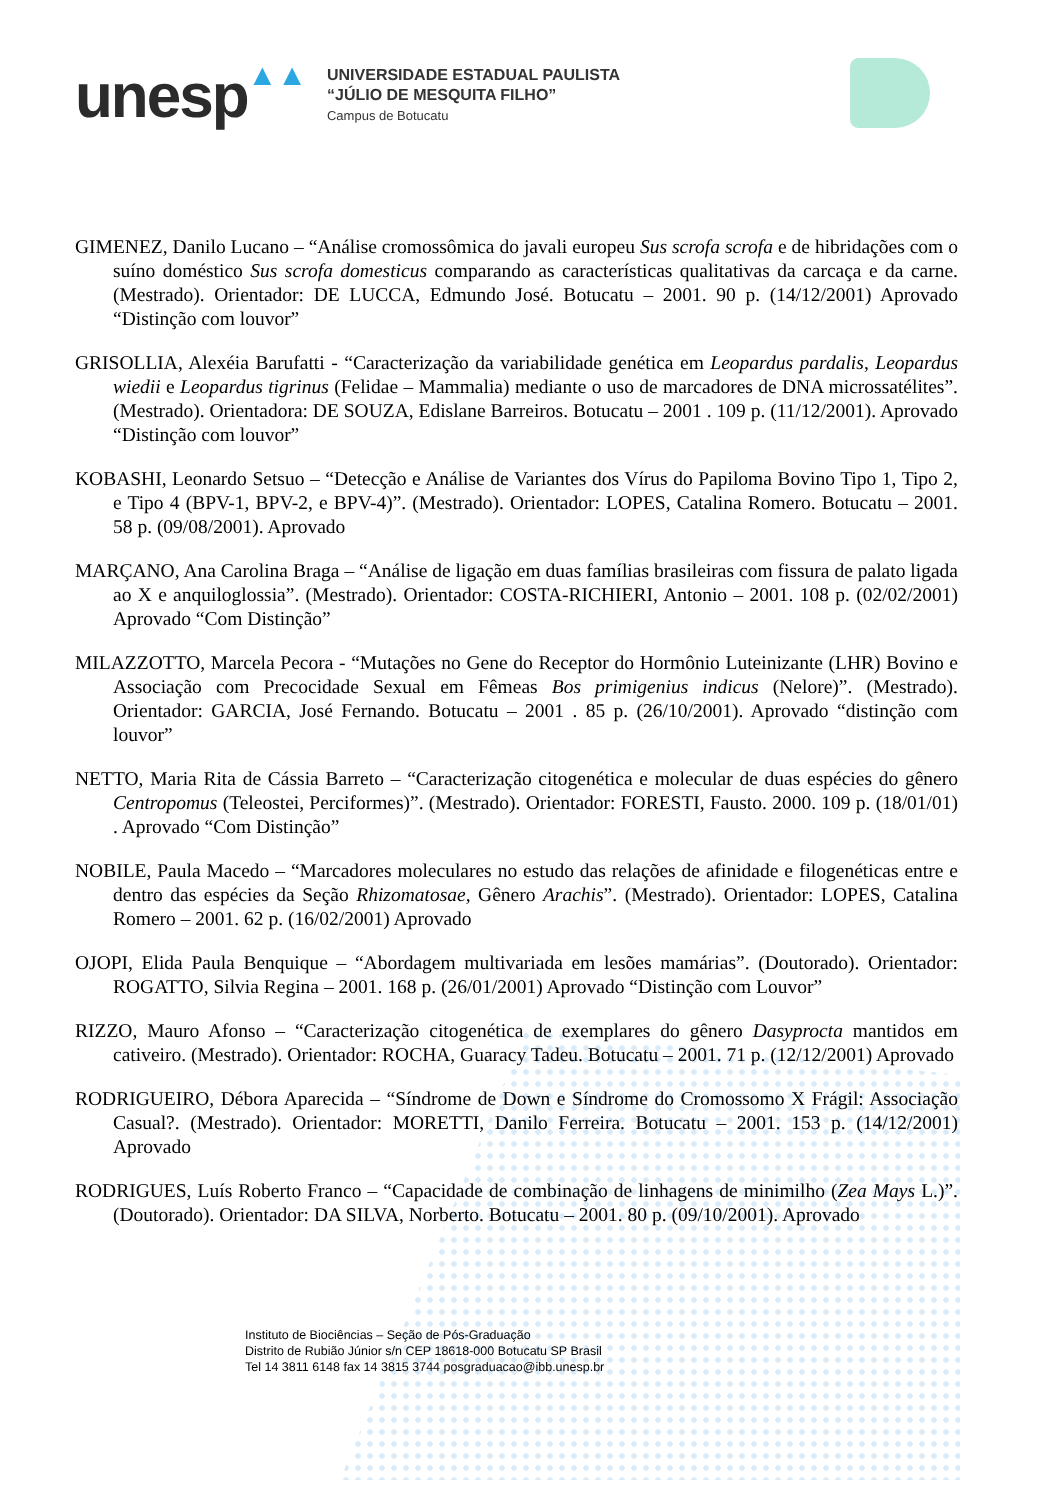unesp ▲▲
UNIVERSIDADE ESTADUAL PAULISTA
“JÚLIO DE MESQUITA FILHO”
Campus de Botucatu
GIMENEZ, Danilo Lucano – “Análise cromossômica do javali europeu Sus scrofa scrofa e de hibridações com o suíno doméstico Sus scrofa domesticus comparando as características qualitativas da carcaça e da carne. (Mestrado). Orientador: DE LUCCA, Edmundo José. Botucatu – 2001. 90 p. (14/12/2001) Aprovado “Distinção com louvor”
GRISOLLIA, Alexéia Barufatti - “Caracterização da variabilidade genética em Leopardus pardalis, Leopardus wiedii e Leopardus tigrinus (Felidae – Mammalia) mediante o uso de marcadores de DNA microssatélites”. (Mestrado). Orientadora: DE SOUZA, Edislane Barreiros. Botucatu – 2001 . 109 p. (11/12/2001). Aprovado “Distinção com louvor”
KOBASHI, Leonardo Setsuo – “Detecção e Análise de Variantes dos Vírus do Papiloma Bovino Tipo 1, Tipo 2, e Tipo 4 (BPV-1, BPV-2, e BPV-4)”. (Mestrado). Orientador: LOPES, Catalina Romero. Botucatu – 2001. 58 p. (09/08/2001). Aprovado
MARÇANO, Ana Carolina Braga – “Análise de ligação em duas famílias brasileiras com fissura de palato ligada ao X e anquiloglossia”. (Mestrado). Orientador: COSTA-RICHIERI, Antonio – 2001. 108 p. (02/02/2001) Aprovado “Com Distinção”
MILAZZOTTO, Marcela Pecora - “Mutações no Gene do Receptor do Hormônio Luteinizante (LHR) Bovino e Associação com Precocidade Sexual em Fêmeas Bos primigenius indicus (Nelore)”. (Mestrado). Orientador: GARCIA, José Fernando. Botucatu – 2001 . 85 p. (26/10/2001). Aprovado “distinção com louvor”
NETTO, Maria Rita de Cássia Barreto – “Caracterização citogenética e molecular de duas espécies do gênero Centropomus (Teleostei, Perciformes)”. (Mestrado). Orientador: FORESTI, Fausto. 2000. 109 p. (18/01/01) . Aprovado “Com Distinção”
NOBILE, Paula Macedo – “Marcadores moleculares no estudo das relações de afinidade e filogenéticas entre e dentro das espécies da Seção Rhizomatosae, Gênero Arachis”. (Mestrado). Orientador: LOPES, Catalina Romero – 2001. 62 p. (16/02/2001) Aprovado
OJOPI, Elida Paula Benquique – “Abordagem multivariada em lesões mamárias”. (Doutorado). Orientador: ROGATTO, Silvia Regina – 2001. 168 p. (26/01/2001) Aprovado “Distinção com Louvor”
RIZZO, Mauro Afonso – “Caracterização citogenética de exemplares do gênero Dasyprocta mantidos em cativeiro. (Mestrado). Orientador: ROCHA, Guaracy Tadeu. Botucatu – 2001. 71 p. (12/12/2001) Aprovado
RODRIGUEIRO, Débora Aparecida – “Síndrome de Down e Síndrome do Cromossomo X Frágil: Associação Casual?. (Mestrado). Orientador: MORETTI, Danilo Ferreira. Botucatu – 2001. 153 p. (14/12/2001) Aprovado
RODRIGUES, Luís Roberto Franco – “Capacidade de combinação de linhagens de minimilho (Zea Mays L.)”. (Doutorado). Orientador: DA SILVA, Norberto. Botucatu – 2001. 80 p. (09/10/2001). Aprovado
Instituto de Biociências – Seção de Pós-Graduação
Distrito de Rubião Júnior s/n CEP 18618-000 Botucatu SP Brasil
Tel 14 3811 6148 fax 14 3815 3744 posgraduacao@ibb.unesp.br